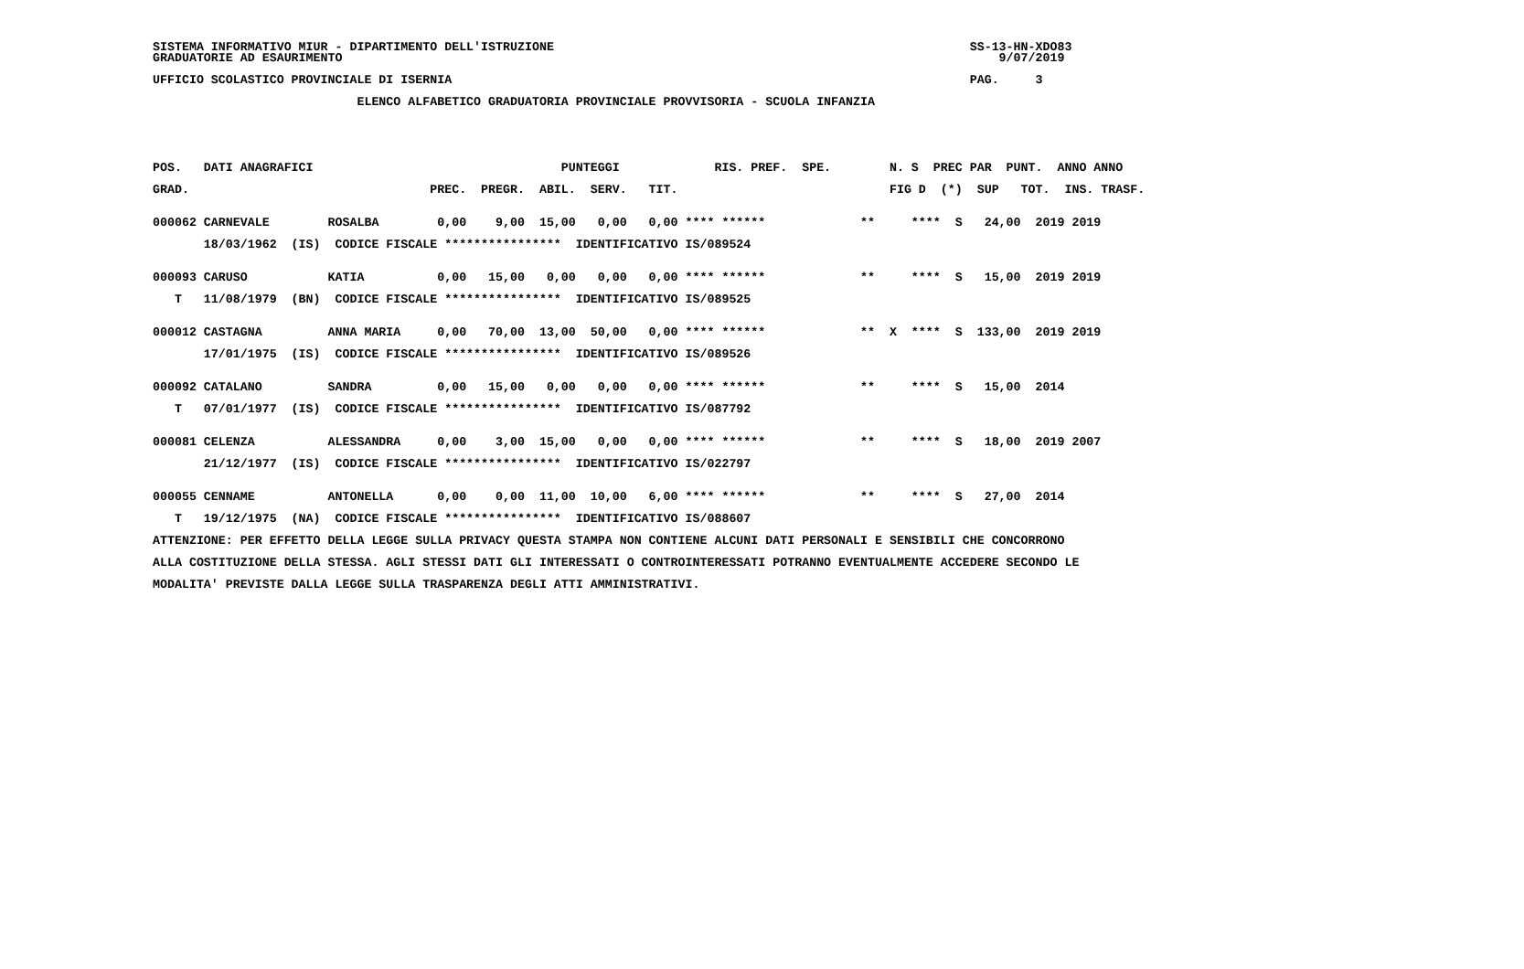SISTEMA INFORMATIVO MIUR - DIPARTIMENTO DELL'ISTRUZIONE                                                         SS-13-HN-XDO83
GRADUATORIE AD ESAURIMENTO                                                                                          9/07/2019

UFFICIO SCOLASTICO PROVINCIALE DI ISERNIA                                                                       PAG.     3

                            ELENCO ALFABETICO GRADUATORIA PROVINCIALE PROVVISORIA - SCUOLA INFANZIA





POS.   DATI ANAGRAFICI                                  PUNTEGGI             RIS. PREF.  SPE.        N. S  PREC PAR  PUNT.  ANNO ANNO

GRAD.                                 PREC.  PREGR.  ABIL.  SERV.   TIT.                             FIG D  (*)  SUP   TOT.  INS. TRASF.


000062 CARNEVALE        ROSALBA        0,00    9,00  15,00   0,00   0,00 **** ******             **     ****  S   24,00  2019 2019

       18/03/1962  (IS)  CODICE FISCALE ****************  IDENTIFICATIVO IS/089524


000093 CARUSO           KATIA          0,00   15,00   0,00   0,00   0,00 **** ******             **     ****  S   15,00  2019 2019

   T   11/08/1979  (BN)  CODICE FISCALE ****************  IDENTIFICATIVO IS/089525


000012 CASTAGNA         ANNA MARIA     0,00   70,00  13,00  50,00   0,00 **** ******             **  X  ****  S  133,00  2019 2019

       17/01/1975  (IS)  CODICE FISCALE ****************  IDENTIFICATIVO IS/089526


000092 CATALANO         SANDRA         0,00   15,00   0,00   0,00   0,00 **** ******             **     ****  S   15,00  2014

   T   07/01/1977  (IS)  CODICE FISCALE ****************  IDENTIFICATIVO IS/087792


000081 CELENZA          ALESSANDRA     0,00    3,00  15,00   0,00   0,00 **** ******             **     ****  S   18,00  2019 2007

       21/12/1977  (IS)  CODICE FISCALE ****************  IDENTIFICATIVO IS/022797


000055 CENNAME          ANTONELLA      0,00    0,00  11,00  10,00   6,00 **** ******             **     ****  S   27,00  2014

   T   19/12/1975  (NA)  CODICE FISCALE ****************  IDENTIFICATIVO IS/088607

ATTENZIONE: PER EFFETTO DELLA LEGGE SULLA PRIVACY QUESTA STAMPA NON CONTIENE ALCUNI DATI PERSONALI E SENSIBILI CHE CONCORRONO

ALLA COSTITUZIONE DELLA STESSA. AGLI STESSI DATI GLI INTERESSATI O CONTROINTERESSATI POTRANNO EVENTUALMENTE ACCEDERE SECONDO LE

MODALITA' PREVISTE DALLA LEGGE SULLA TRASPARENZA DEGLI ATTI AMMINISTRATIVI.